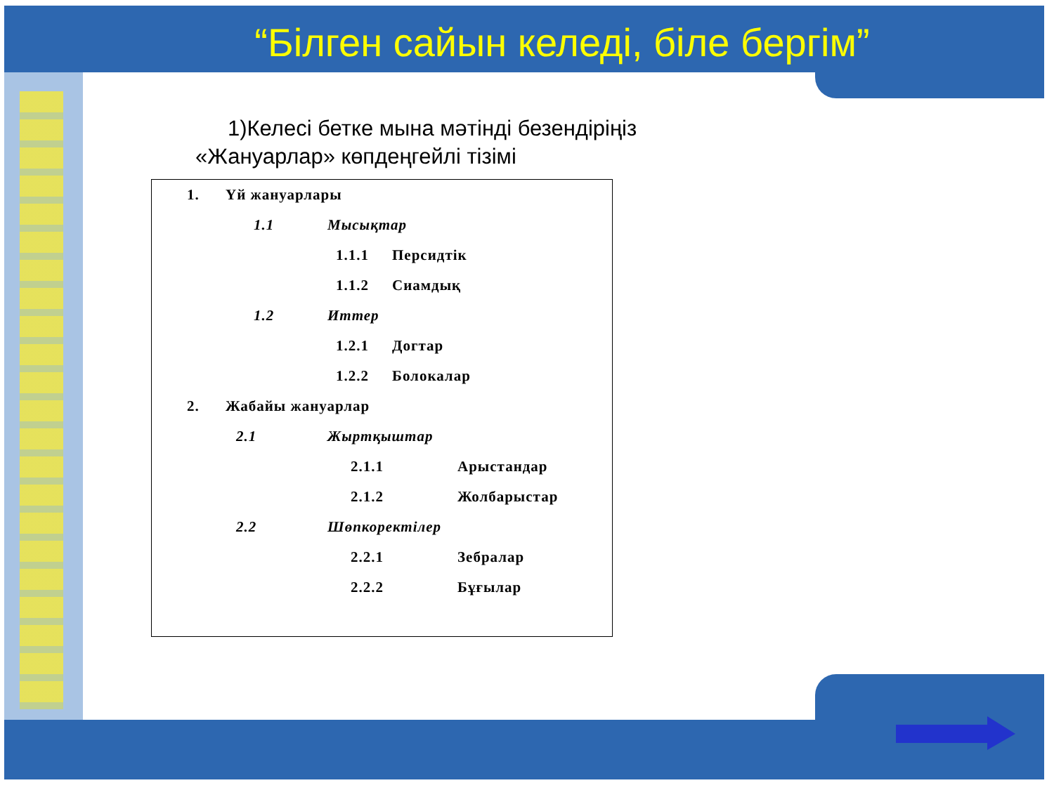“Білген сайын келеді, біле бергім”
1)Келесі бетке мына мәтінді безендіріңіз
«Жануарлар» көпдеңгейлі тізімі
1. Үй жануарлары
1.1 Мысықтар
1.1.1 Персидтік
1.1.2 Сиамдық
1.2 Иттер
1.2.1 Догтар
1.2.2 Болокалар
2. Жабайы жануарлар
2.1 Жыртқыштар
2.1.1 Арыстандар
2.1.2 Жолбарыстар
2.2 Шөпкоректілер
2.2.1 Зебралар
2.2.2 Бұғылар